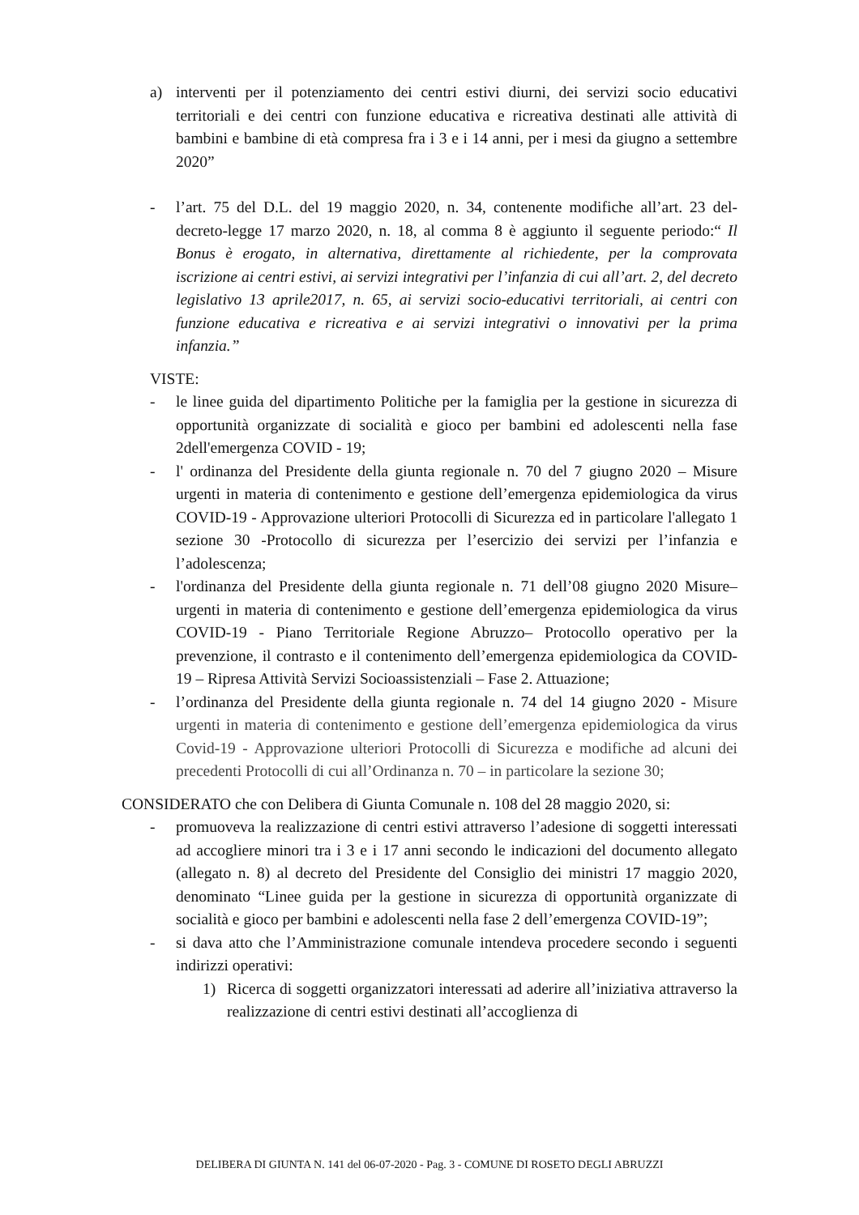a) interventi per il potenziamento dei centri estivi diurni, dei servizi socio educativi territoriali e dei centri con funzione educativa e ricreativa destinati alle attività di bambini e bambine di età compresa fra i 3 e i 14 anni, per i mesi da giugno a settembre 2020”
- l’art. 75 del D.L. del 19 maggio 2020, n. 34, contenente modifiche all’art. 23 del-decreto-legge 17 marzo 2020, n. 18, al comma 8 è aggiunto il seguente periodo:“ Il Bonus è erogato, in alternativa, direttamente al richiedente, per la comprovata iscrizione ai centri estivi, ai servizi integrativi per l’infanzia di cui all’art. 2, del decreto legislativo 13 aprile2017, n. 65, ai servizi socio-educativi territoriali, ai centri con funzione educativa e ricreativa e ai servizi integrativi o innovativi per la prima infanzia.”
VISTE:
- le linee guida del dipartimento Politiche per la famiglia per la gestione in sicurezza di opportunità organizzate di socialità e gioco per bambini ed adolescenti nella fase 2dell'emergenza COVID - 19;
- l' ordinanza del Presidente della giunta regionale n. 70 del 7 giugno 2020 – Misure urgenti in materia di contenimento e gestione dell’emergenza epidemiologica da virus COVID-19 - Approvazione ulteriori Protocolli di Sicurezza ed in particolare l'allegato 1 sezione 30 -Protocollo di sicurezza per l’esercizio dei servizi per l’infanzia e l’adolescenza;
- l'ordinanza del Presidente della giunta regionale n. 71 dell’08 giugno 2020 Misure‒urgenti in materia di contenimento e gestione dell’emergenza epidemiologica da virus COVID-19 - Piano Territoriale Regione Abruzzo– Protocollo operativo per la prevenzione, il contrasto e il contenimento dell’emergenza epidemiologica da COVID-19 – Ripresa Attività Servizi Socioassistenziali – Fase 2. Attuazione;
- l’ordinanza del Presidente della giunta regionale n. 74 del 14 giugno 2020 - Misure urgenti in materia di contenimento e gestione dell’emergenza epidemiologica da virus Covid-19 - Approvazione ulteriori Protocolli di Sicurezza e modifiche ad alcuni dei precedenti Protocolli di cui all’Ordinanza n. 70 – in particolare la sezione 30;
CONSIDERATO che con Delibera di Giunta Comunale n. 108 del 28 maggio 2020, si:
- promuoveva la realizzazione di centri estivi attraverso l’adesione di soggetti interessati ad accogliere minori tra i 3 e i 17 anni secondo le indicazioni del documento allegato (allegato n. 8) al decreto del Presidente del Consiglio dei ministri 17 maggio 2020, denominato “Linee guida per la gestione in sicurezza di opportunità organizzate di socialità e gioco per bambini e adolescenti nella fase 2 dell’emergenza COVID-19”;
- si dava atto che l’Amministrazione comunale intendeva procedere secondo i seguenti indirizzi operativi:
1) Ricerca di soggetti organizzatori interessati ad aderire all’iniziativa attraverso la realizzazione di centri estivi destinati all’accoglienza di
DELIBERA DI GIUNTA N. 141 del 06-07-2020 - Pag. 3 - COMUNE DI ROSETO DEGLI ABRUZZI